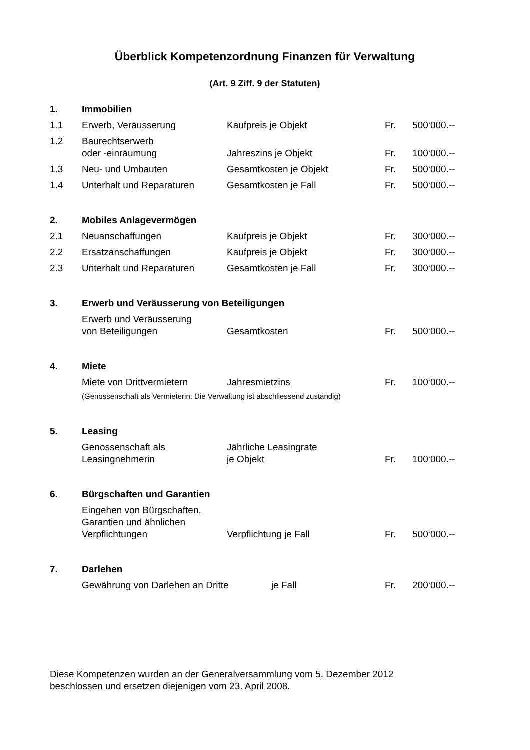Überblick Kompetenzordnung Finanzen für Verwaltung
(Art. 9 Ziff. 9 der Statuten)
| 1. | Immobilien | | | |
| 1.1 | Erwerb, Veräusserung | Kaufpreis je Objekt | Fr. | 500‘000.-- |
| 1.2 | Baurechtserwerb oder -einräumung | Jahreszins je Objekt | Fr. | 100‘000.-- |
| 1.3 | Neu- und Umbauten | Gesamtkosten je Objekt | Fr. | 500‘000.-- |
| 1.4 | Unterhalt und Reparaturen | Gesamtkosten je Fall | Fr. | 500‘000.-- |
| 2. | Mobiles Anlagevermögen | | | |
| 2.1 | Neuanschaffungen | Kaufpreis je Objekt | Fr. | 300‘000.-- |
| 2.2 | Ersatzanschaffungen | Kaufpreis je Objekt | Fr. | 300‘000.-- |
| 2.3 | Unterhalt und Reparaturen | Gesamtkosten je Fall | Fr. | 300‘000.-- |
| 3. | Erwerb und Veräusserung von Beteiligungen | | | |
| | Erwerb und Veräusserung von Beteiligungen | Gesamtkosten | Fr. | 500‘000.-- |
| 4. | Miete | | | |
| | Miete von Drittvermietern | Jahresmietzins | Fr. | 100‘000.-- |
| | (Genossenschaft als Vermieterin: Die Verwaltung ist abschliessend zuständig) | | | |
| 5. | Leasing | | | |
| | Genossenschaft als Leasingnehmerin | Jährliche Leasingrate je Objekt | Fr. | 100‘000.-- |
| 6. | Bürgschaften und Garantien | | | |
| | Eingehen von Bürgschaften, Garantien und ähnlichen Verpflichtungen | Verpflichtung je Fall | Fr. | 500‘000.-- |
| 7. | Darlehen | | | |
| | Gewährung von Darlehen an Dritte je Fall | | Fr. | 200‘000.-- |
Diese Kompetenzen wurden an der Generalversammlung vom 5. Dezember 2012
beschlossen und ersetzen diejenigen vom 23. April 2008.